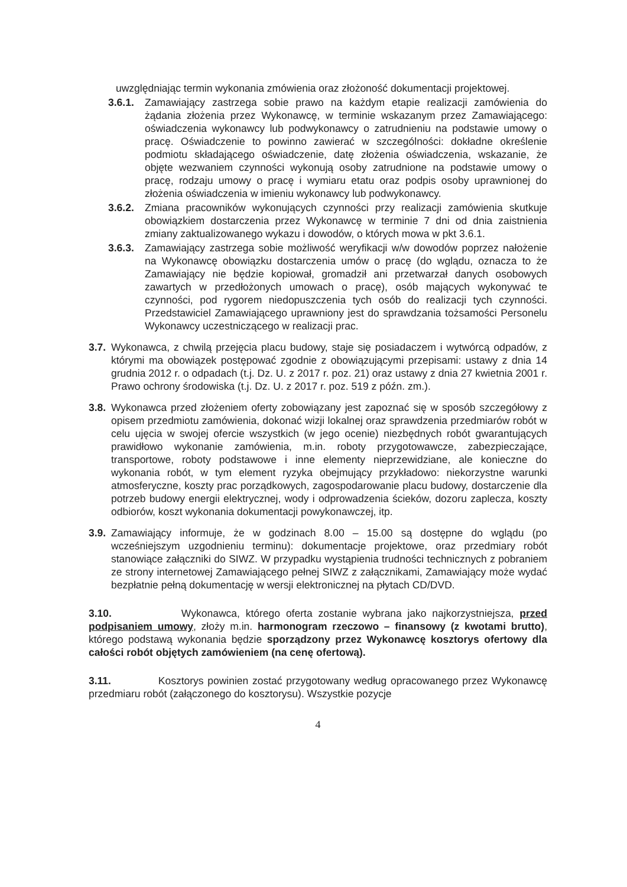uwzględniając termin wykonania zmówienia oraz złożoność dokumentacji projektowej.
3.6.1. Zamawiający zastrzega sobie prawo na każdym etapie realizacji zamówienia do żądania złożenia przez Wykonawcę, w terminie wskazanym przez Zamawiającego: oświadczenia wykonawcy lub podwykonawcy o zatrudnieniu na podstawie umowy o pracę. Oświadczenie to powinno zawierać w szczególności: dokładne określenie podmiotu składającego oświadczenie, datę złożenia oświadczenia, wskazanie, że objęte wezwaniem czynności wykonują osoby zatrudnione na podstawie umowy o pracę, rodzaju umowy o pracę i wymiaru etatu oraz podpis osoby uprawnionej do złożenia oświadczenia w imieniu wykonawcy lub podwykonawcy.
3.6.2. Zmiana pracowników wykonujących czynności przy realizacji zamówienia skutkuje obowiązkiem dostarczenia przez Wykonawcę w terminie 7 dni od dnia zaistnienia zmiany zaktualizowanego wykazu i dowodów, o których mowa w pkt 3.6.1.
3.6.3. Zamawiający zastrzega sobie możliwość weryfikacji w/w dowodów poprzez nałożenie na Wykonawcę obowiązku dostarczenia umów o pracę (do wglądu, oznacza to że Zamawiający nie będzie kopiował, gromadził ani przetwarzał danych osobowych zawartych w przedłożonych umowach o pracę), osób mających wykonywać te czynności, pod rygorem niedopuszczenia tych osób do realizacji tych czynności. Przedstawiciel Zamawiającego uprawniony jest do sprawdzania tożsamości Personelu Wykonawcy uczestniczącego w realizacji prac.
3.7. Wykonawca, z chwilą przejęcia placu budowy, staje się posiadaczem i wytwórcą odpadów, z którymi ma obowiązek postępować zgodnie z obowiązującymi przepisami: ustawy z dnia 14 grudnia 2012 r. o odpadach (t.j. Dz. U. z 2017 r. poz. 21) oraz ustawy z dnia 27 kwietnia 2001 r. Prawo ochrony środowiska (t.j. Dz. U. z 2017 r. poz. 519 z późn. zm.).
3.8. Wykonawca przed złożeniem oferty zobowiązany jest zapoznać się w sposób szczegółowy z opisem przedmiotu zamówienia, dokonać wizji lokalnej oraz sprawdzenia przedmiarów robót w celu ujęcia w swojej ofercie wszystkich (w jego ocenie) niezbędnych robót gwarantujących prawidłowo wykonanie zamówienia, m.in. roboty przygotowawcze, zabezpieczające, transportowe, roboty podstawowe i inne elementy nieprzewidziane, ale konieczne do wykonania robót, w tym element ryzyka obejmujący przykładowo: niekorzystne warunki atmosferyczne, koszty prac porządkowych, zagospodarowanie placu budowy, dostarczenie dla potrzeb budowy energii elektrycznej, wody i odprowadzenia ścieków, dozoru zaplecza, koszty odbiorów, koszt wykonania dokumentacji powykonawczej, itp.
3.9. Zamawiający informuje, że w godzinach 8.00 – 15.00 są dostępne do wglądu (po wcześniejszym uzgodnieniu terminu): dokumentacje projektowe, oraz przedmiary robót stanowiące załączniki do SIWZ. W przypadku wystąpienia trudności technicznych z pobraniem ze strony internetowej Zamawiającego pełnej SIWZ z załącznikami, Zamawiający może wydać bezpłatnie pełną dokumentację w wersji elektronicznej na płytach CD/DVD.
3.10. Wykonawca, którego oferta zostanie wybrana jako najkorzystniejsza, przed podpisaniem umowy, złoży m.in. harmonogram rzeczowo – finansowy (z kwotami brutto), którego podstawą wykonania będzie sporządzony przez Wykonawcę kosztorys ofertowy dla całości robót objętych zamówieniem (na cenę ofertową).
3.11. Kosztorys powinien zostać przygotowany według opracowanego przez Wykonawcę przedmiaru robót (załączonego do kosztorysu). Wszystkie pozycje
4